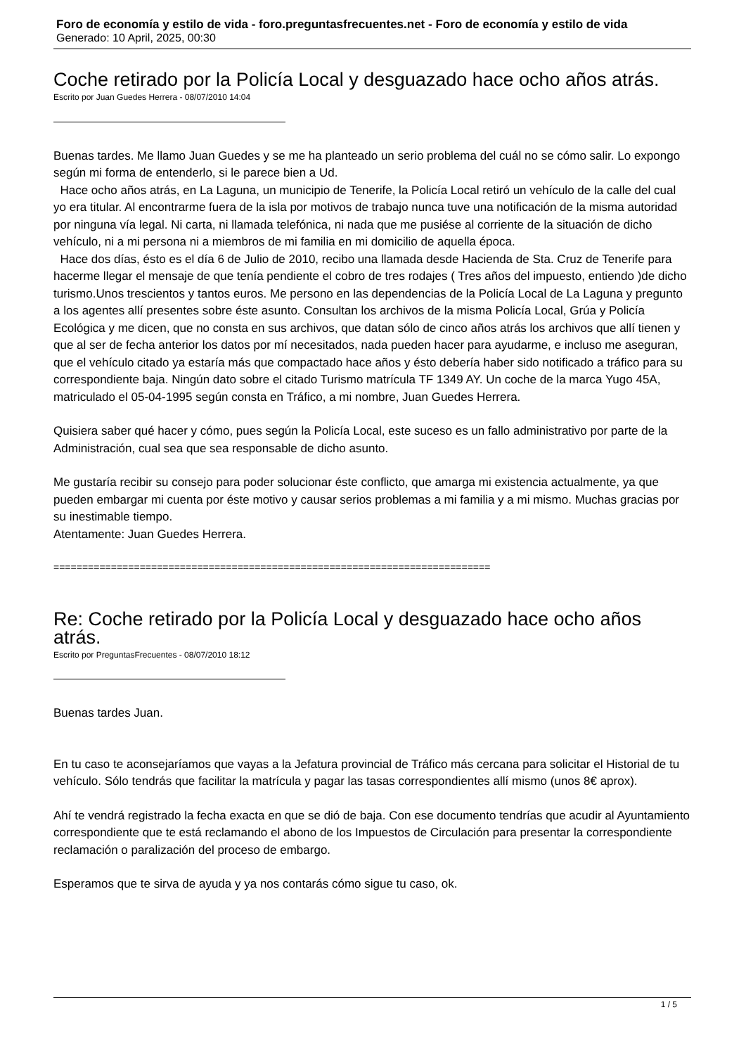Foro de economía y estilo de vida - foro.preguntasfrecuentes.net - Foro de economía y estilo de vida
Generado: 10 April, 2025, 00:30
Coche retirado por la Policía Local y desguazado hace ocho años atrás.
Escrito por Juan Guedes Herrera - 08/07/2010 14:04
Buenas tardes. Me llamo Juan Guedes y se me ha planteado un serio problema del cuál no se cómo salir. Lo expongo según mi forma de entenderlo, si le parece bien a Ud.
Hace ocho años atrás, en La Laguna, un municipio de Tenerife, la Policía Local retiró un vehículo de la calle del cual yo era titular. Al encontrarme fuera de la isla por motivos de trabajo nunca tuve una notificación de la misma autoridad por ninguna vía legal. Ni carta, ni llamada telefónica, ni nada que me pusiése al corriente de la situación de dicho vehículo, ni a mi persona ni a miembros de mi familia en mi domicilio de aquella época.
Hace dos días, ésto es el día 6 de Julio de 2010, recibo una llamada desde Hacienda de Sta. Cruz de Tenerife para hacerme llegar el mensaje de que tenía pendiente el cobro de tres rodajes ( Tres años del impuesto, entiendo )de dicho turismo.Unos trescientos y tantos euros. Me persono en las dependencias de la Policía Local de La Laguna y pregunto a los agentes allí presentes sobre éste asunto. Consultan los archivos de la misma Policía Local, Grúa y Policía Ecológica y me dicen, que no consta en sus archivos, que datan sólo de cinco años atrás los archivos que allí tienen y que al ser de fecha anterior los datos por mí necesitados, nada pueden hacer para ayudarme, e incluso me aseguran, que el vehículo citado ya estaría más que compactado hace años y ésto debería haber sido notificado a tráfico para su correspondiente baja. Ningún dato sobre el citado Turismo matrícula TF 1349 AY. Un coche de la marca Yugo 45A, matriculado el 05-04-1995 según consta en Tráfico, a mi nombre, Juan Guedes Herrera.
Quisiera saber qué hacer y cómo, pues según la Policía Local, este suceso es un fallo administrativo por parte de la Administración, cual sea que sea responsable de dicho asunto.
Me gustaría recibir su consejo para poder solucionar éste conflicto, que amarga mi existencia actualmente, ya que pueden embargar mi cuenta por éste motivo y causar serios problemas a mi familia y a mi mismo. Muchas gracias por su inestimable tiempo.
Atentamente: Juan Guedes Herrera.
============================================================================
Re: Coche retirado por la Policía Local y desguazado hace ocho años atrás.
Escrito por PreguntasFrecuentes - 08/07/2010 18:12
Buenas tardes Juan.
En tu caso te aconsejaríamos que vayas a la Jefatura provincial de Tráfico más cercana para solicitar el Historial de tu vehículo. Sólo tendrás que facilitar la matrícula y pagar las tasas correspondientes allí mismo (unos 8€ aprox).
Ahí te vendrá registrado la fecha exacta en que se dió de baja. Con ese documento tendrías que acudir al Ayuntamiento correspondiente que te está reclamando el abono de los Impuestos de Circulación para presentar la correspondiente reclamación o paralización del proceso de embargo.
Esperamos que te sirva de ayuda y ya nos contarás cómo sigue tu caso, ok.
1 / 5